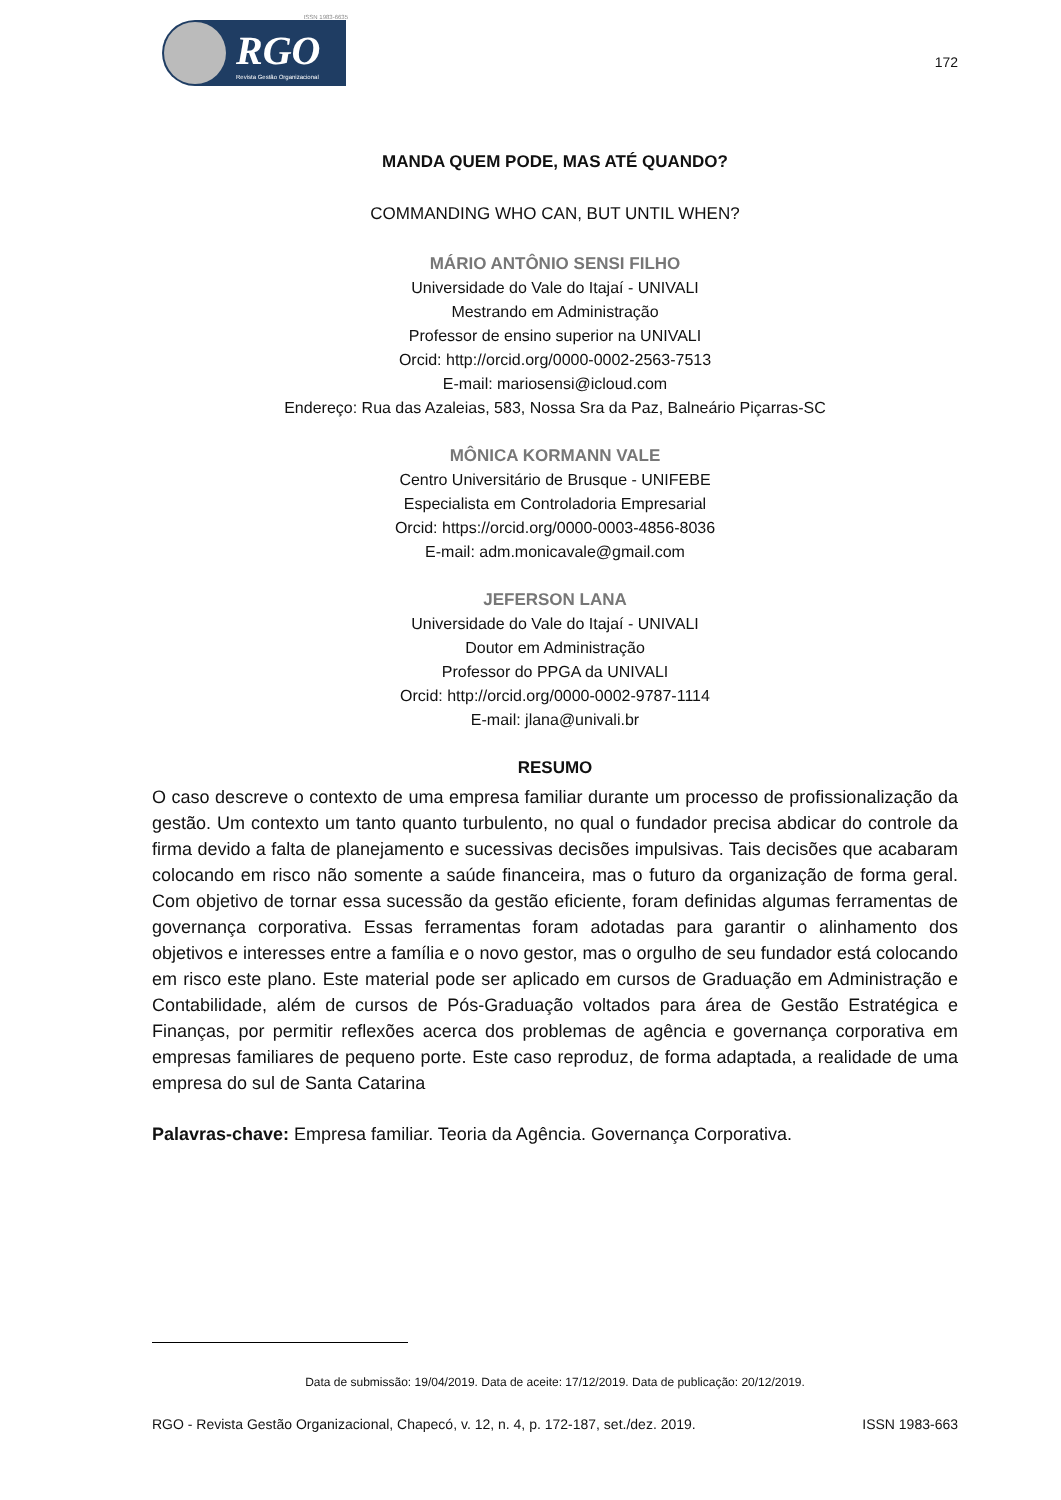ISSN 1983-6635
RGO
Revista Gestão Organizacional
172
MANDA QUEM PODE, MAS ATÉ QUANDO?
COMMANDING WHO CAN, BUT UNTIL WHEN?
MÁRIO ANTÔNIO SENSI FILHO
Universidade do Vale do Itajaí - UNIVALI
Mestrando em Administração
Professor de ensino superior na UNIVALI
Orcid: http://orcid.org/0000-0002-2563-7513
E-mail: mariosensi@icloud.com
Endereço: Rua das Azaleias, 583, Nossa Sra da Paz, Balneário Piçarras-SC
MÔNICA KORMANN VALE
Centro Universitário de Brusque - UNIFEBE
Especialista em Controladoria Empresarial
Orcid: https://orcid.org/0000-0003-4856-8036
E-mail: adm.monicavale@gmail.com
JEFERSON LANA
Universidade do Vale do Itajaí - UNIVALI
Doutor em Administração
Professor do PPGA da UNIVALI
Orcid: http://orcid.org/0000-0002-9787-1114
E-mail: jlana@univali.br
RESUMO
O caso descreve o contexto de uma empresa familiar durante um processo de profissionalização da gestão. Um contexto um tanto quanto turbulento, no qual o fundador precisa abdicar do controle da firma devido a falta de planejamento e sucessivas decisões impulsivas. Tais decisões que acabaram colocando em risco não somente a saúde financeira, mas o futuro da organização de forma geral. Com objetivo de tornar essa sucessão da gestão eficiente, foram definidas algumas ferramentas de governança corporativa. Essas ferramentas foram adotadas para garantir o alinhamento dos objetivos e interesses entre a família e o novo gestor, mas o orgulho de seu fundador está colocando em risco este plano. Este material pode ser aplicado em cursos de Graduação em Administração e Contabilidade, além de cursos de Pós-Graduação voltados para área de Gestão Estratégica e Finanças, por permitir reflexões acerca dos problemas de agência e governança corporativa em empresas familiares de pequeno porte. Este caso reproduz, de forma adaptada, a realidade de uma empresa do sul de Santa Catarina
Palavras-chave: Empresa familiar. Teoria da Agência. Governança Corporativa.
Data de submissão: 19/04/2019. Data de aceite: 17/12/2019. Data de publicação: 20/12/2019.
RGO - Revista Gestão Organizacional, Chapecó, v. 12, n. 4, p. 172-187, set./dez. 2019. ISSN 1983-663